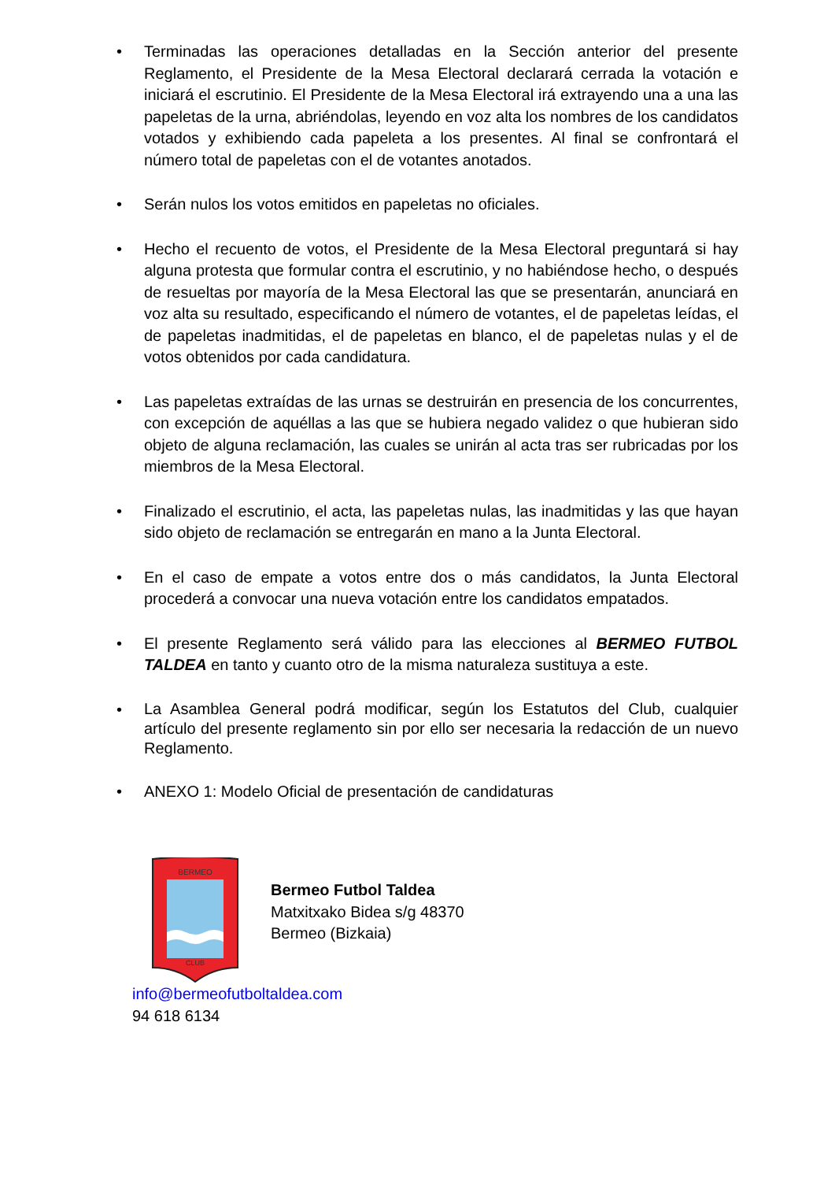• Terminadas las operaciones detalladas en la Sección anterior del presente Reglamento, el Presidente de la Mesa Electoral declarará cerrada la votación e iniciará el escrutinio. El Presidente de la Mesa Electoral irá extrayendo una a una las papeletas de la urna, abriéndolas, leyendo en voz alta los nombres de los candidatos votados y exhibiendo cada papeleta a los presentes. Al final se confrontará el número total de papeletas con el de votantes anotados.
• Serán nulos los votos emitidos en papeletas no oficiales.
• Hecho el recuento de votos, el Presidente de la Mesa Electoral preguntará si hay alguna protesta que formular contra el escrutinio, y no habiéndose hecho, o después de resueltas por mayoría de la Mesa Electoral las que se presentarán, anunciará en voz alta su resultado, especificando el número de votantes, el de papeletas leídas, el de papeletas inadmitidas, el de papeletas en blanco, el de papeletas nulas y el de votos obtenidos por cada candidatura.
• Las papeletas extraídas de las urnas se destruirán en presencia de los concurrentes, con excepción de aquéllas a las que se hubiera negado validez o que hubieran sido objeto de alguna reclamación, las cuales se unirán al acta tras ser rubricadas por los miembros de la Mesa Electoral.
• Finalizado el escrutinio, el acta, las papeletas nulas, las inadmitidas y las que hayan sido objeto de reclamación se entregarán en mano a la Junta Electoral.
• En el caso de empate a votos entre dos o más candidatos, la Junta Electoral procederá a convocar una nueva votación entre los candidatos empatados.
• El presente Reglamento será válido para las elecciones al BERMEO FUTBOL TALDEA en tanto y cuanto otro de la misma naturaleza sustituya a este.
• La Asamblea General podrá modificar, según los Estatutos del Club, cualquier artículo del presente reglamento sin por ello ser necesaria la redacción de un nuevo Reglamento.
• ANEXO 1: Modelo Oficial de presentación de candidaturas
BERMEO
CLUB
Bermeo Futbol Taldea
Matxitxako Bidea s/g 48370
Bermeo (Bizkaia)
info@bermeofutboltaldea.com
94 618 6134